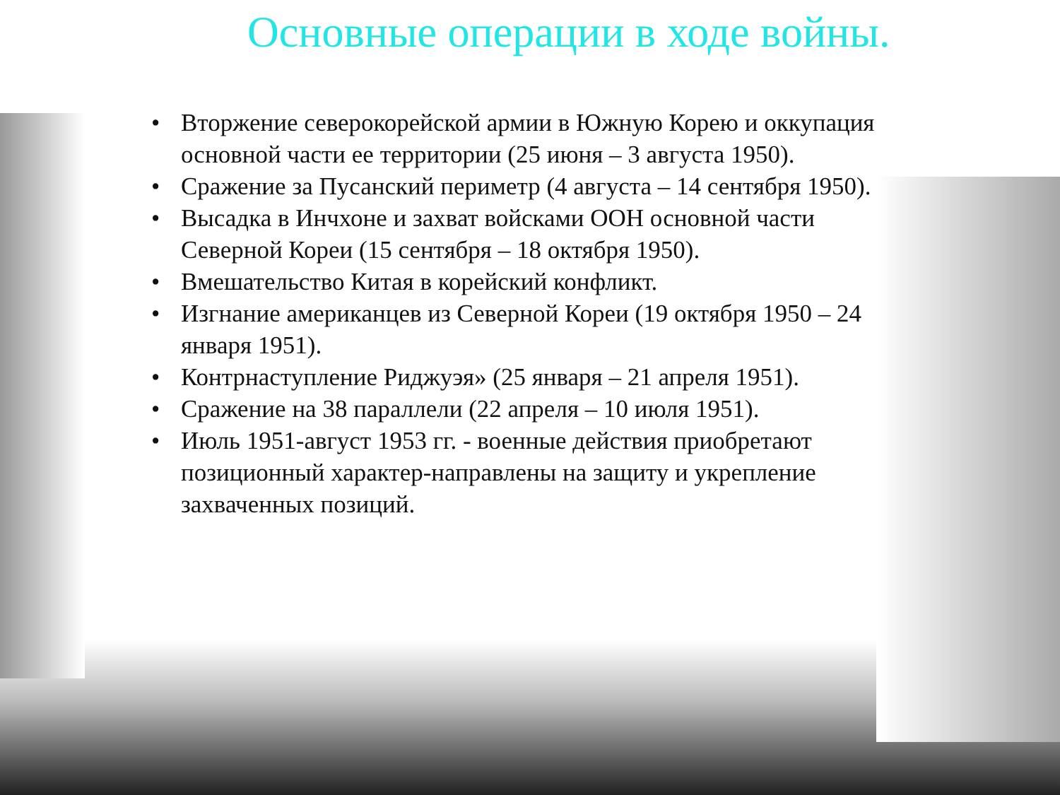Основные операции в ходе войны.
• Вторжение северокорейской армии в Южную Корею и оккупация основной части ее территории (25 июня – 3 августа 1950).
• Сражение за Пусанский периметр (4 августа – 14 сентября 1950).
• Высадка в Инчхоне и захват войсками ООН основной части Северной Кореи (15 сентября – 18 октября 1950).
• Вмешательство Китая в корейский конфликт.
• Изгнание американцев из Северной Кореи (19 октября 1950 – 24 января 1951).
• Контрнаступление Риджуэя» (25 января – 21 апреля 1951).
• Сражение на 38 параллели (22 апреля – 10 июля 1951).
• Июль 1951-август 1953 гг. - военные действия приобретают позиционный характер-направлены на защиту и укрепление захваченных позиций.